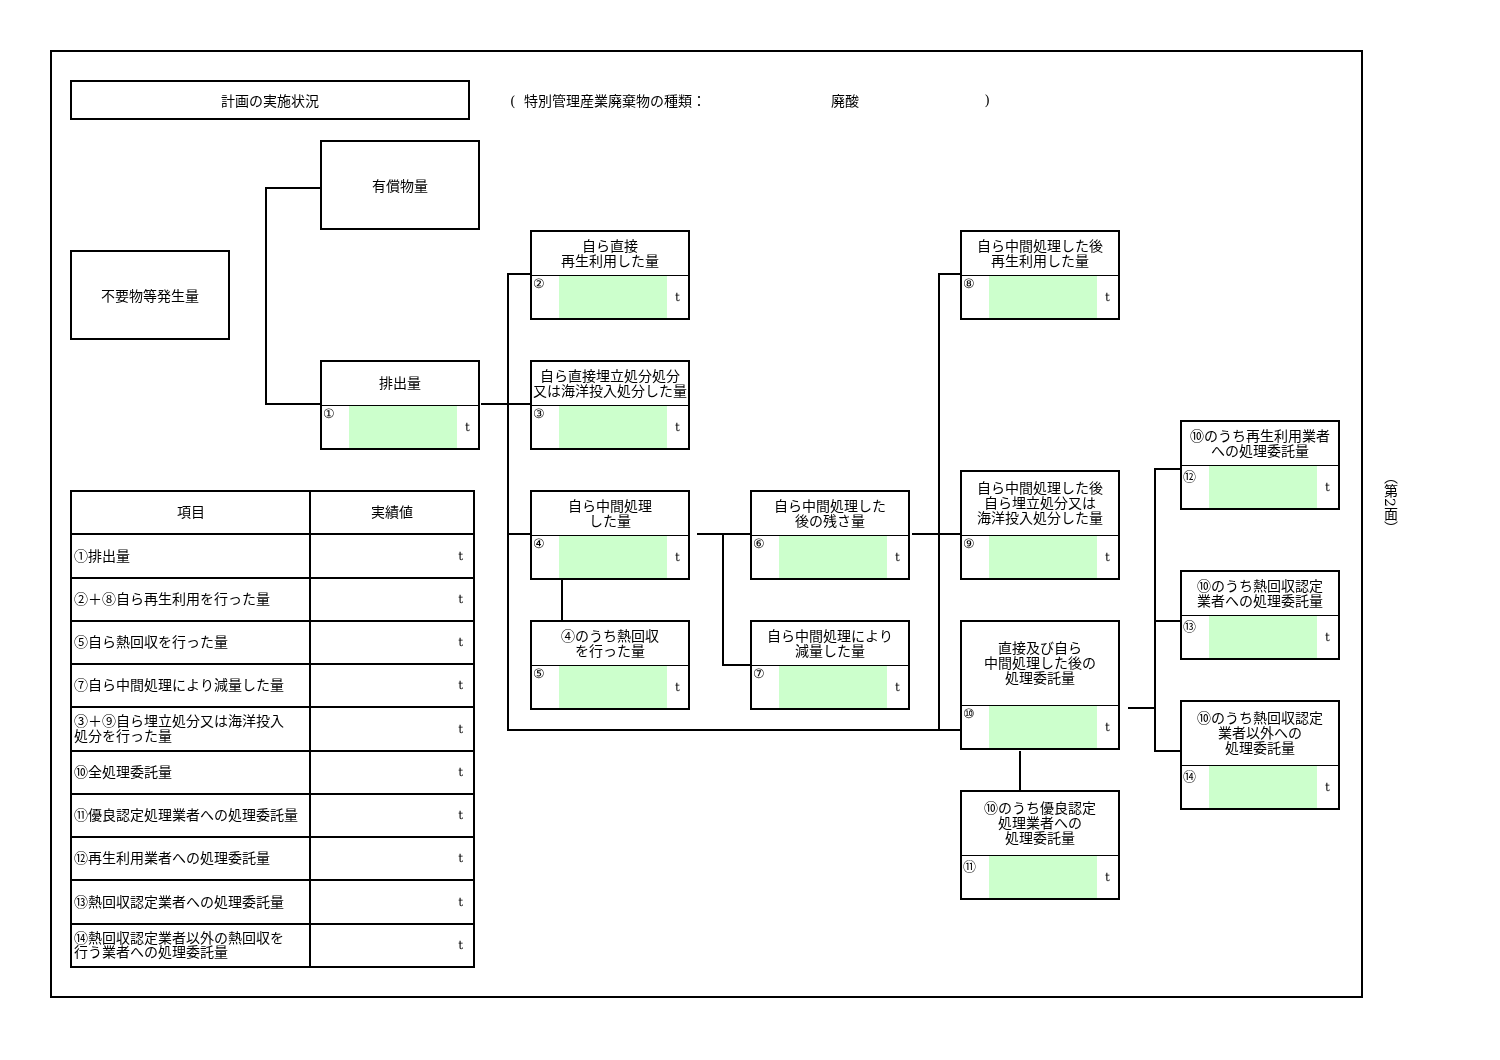計画の実施状況
( 特別管理産業廃棄物の種類： 廃酸)
不要物等発生量
有償物量
排出量
① t
自ら直接
再生利用した量
② t
自ら直接埋立処分処分
又は海洋投入処分した量
③ t
自ら中間処理
した量
④ t
④のうち熱回収
を行った量
⑤ t
自ら中間処理した
後の残さ量
⑥ t
自ら中間処理により
減量した量
⑦ t
自ら中間処理した後
再生利用した量
⑧ t
自ら中間処理した後
自ら埋立処分又は
海洋投入処分した量
⑨ t
直接及び自ら
中間処理した後の
処理委託量
⑩ t
⑩のうち優良認定
処理業者への
処理委託量
⑪ t
⑩のうち再生利用業者
への処理委託量
⑫ t
⑩のうち熱回収認定
業者への処理委託量
⑬ t
⑩のうち熱回収認定
業者以外への
処理委託量
⑭ t
| 項目 | 実績値 |
| --- | --- |
| ①排出量 | t |
| ②＋⑧自ら再生利用を行った量 | t |
| ⑤自ら熱回収を行った量 | t |
| ⑦自ら中間処理により減量した量 | t |
| ③＋⑨自ら埋立処分又は海洋投入 処分を行った量 | t |
| ⑩全処理委託量 | t |
| ⑪優良認定処理業者への処理委託量 | t |
| ⑫再生利用業者への処理委託量 | t |
| ⑬熱回収認定業者への処理委託量 | t |
| ⑭熱回収認定業者以外の熱回収を 行う業者への処理委託量 | t |
（第2面）